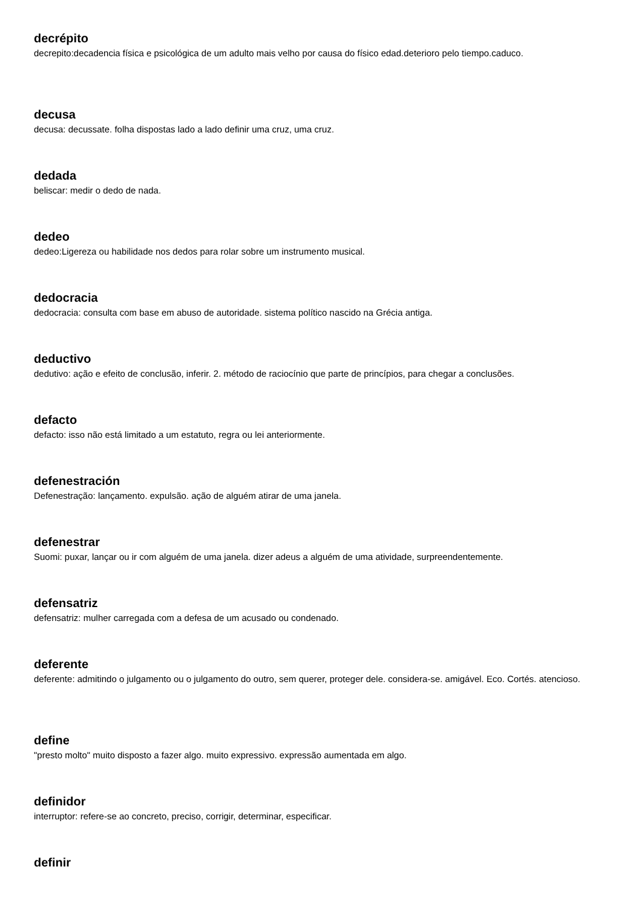decrépito
decrepito:decadencia física e psicológica de um adulto mais velho por causa do físico edad.deterioro pelo tiempo.caduco.
decusa
decusa: decussate. folha dispostas lado a lado definir uma cruz, uma cruz.
dedada
beliscar: medir o dedo de nada.
dedeo
dedeo:Ligereza ou habilidade nos dedos para rolar sobre um instrumento musical.
dedocracia
dedocracia: consulta com base em abuso de autoridade. sistema político nascido na Grécia antiga.
deductivo
dedutivo: ação e efeito de conclusão, inferir. 2. método de raciocínio que parte de princípios, para chegar a conclusões.
defacto
defacto: isso não está limitado a um estatuto, regra ou lei anteriormente.
defenestración
Defenestração: lançamento. expulsão. ação de alguém atirar de uma janela.
defenestrar
Suomi: puxar, lançar ou ir com alguém de uma janela. dizer adeus a alguém de uma atividade, surpreendentemente.
defensatriz
defensatriz: mulher carregada com a defesa de um acusado ou condenado.
deferente
deferente: admitindo o julgamento ou o julgamento do outro, sem querer, proteger dele. considera-se. amigável. Eco. Cortés. atencioso.
define
"presto molto" muito disposto a fazer algo. muito expressivo. expressão aumentada em algo.
definidor
interruptor: refere-se ao concreto, preciso, corrigir, determinar, especificar.
definir